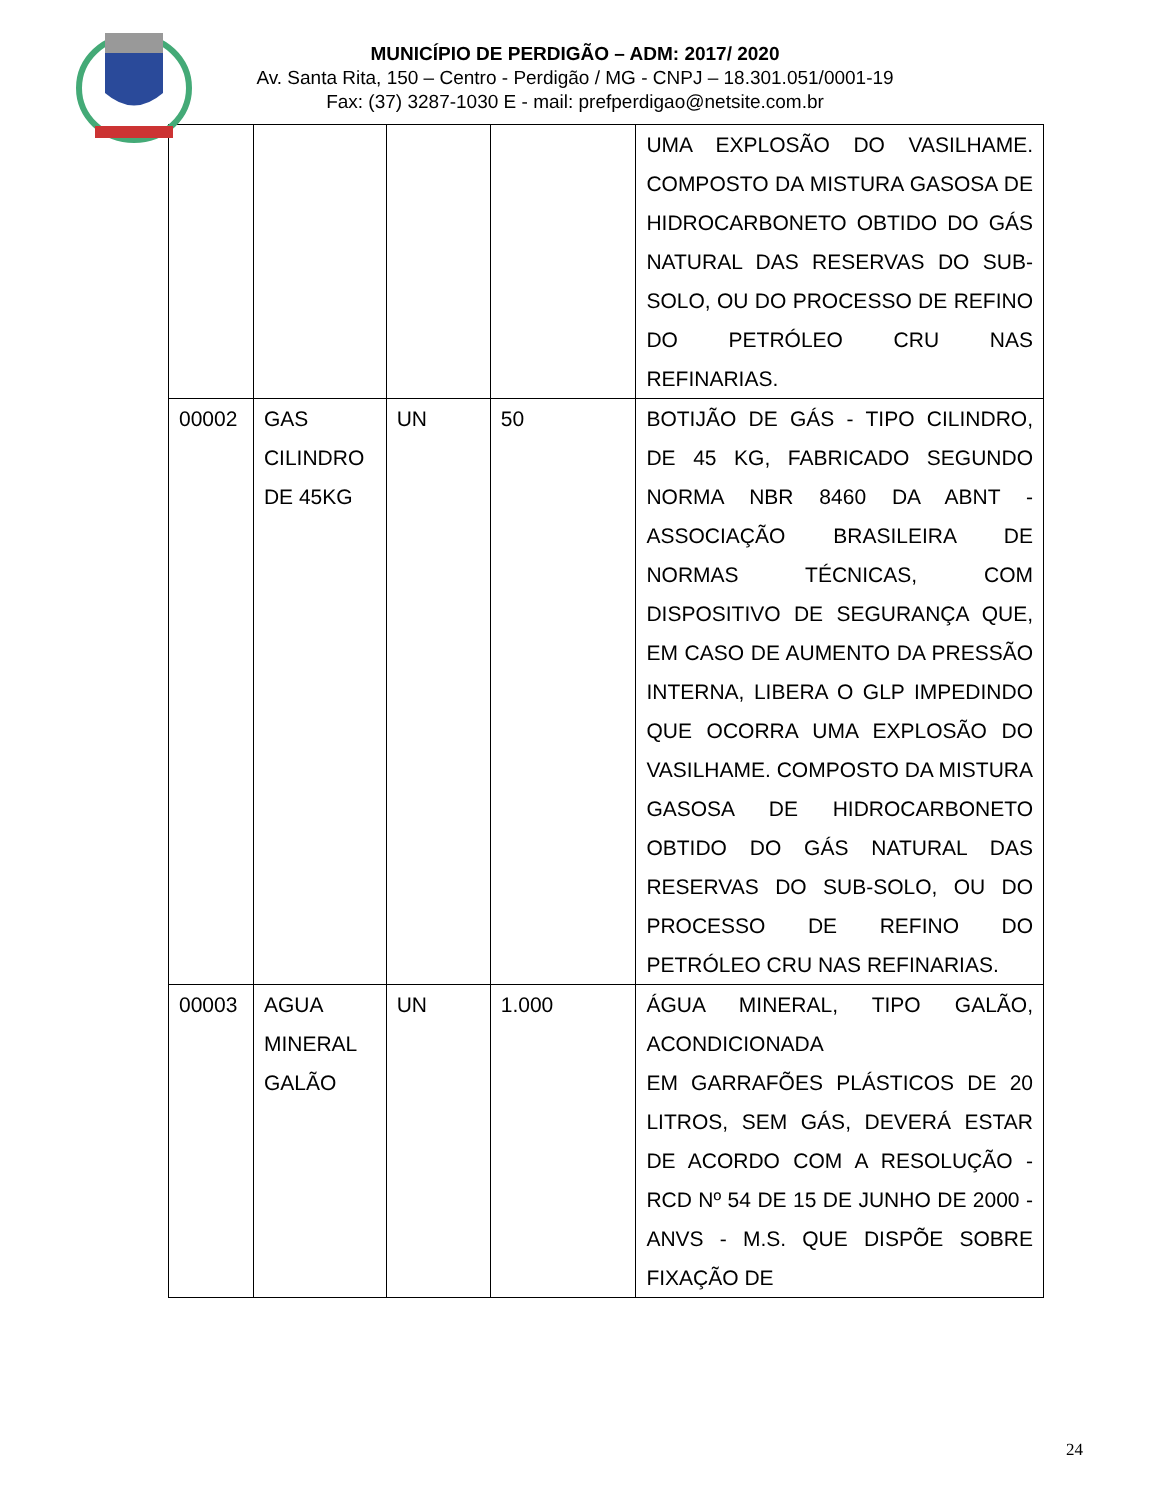MUNICÍPIO DE PERDIGÃO – ADM: 2017/ 2020
Av. Santa Rita, 150 – Centro - Perdigão / MG - CNPJ – 18.301.051/0001-19
Fax: (37) 3287-1030 E - mail: prefperdigao@netsite.com.br
| | | | | UMA EXPLOSÃO DO VASILHAME. COMPOSTO DA MISTURA GASOSA DE HIDROCARBONETO OBTIDO DO GÁS NATURAL DAS RESERVAS DO SUB-SOLO, OU DO PROCESSO DE REFINO DO PETRÓLEO CRU NAS REFINARIAS. |
| 00002 | GAS CILINDRO DE 45KG | UN | 50 | BOTIJÃO DE GÁS - TIPO CILINDRO, DE 45 KG, FABRICADO SEGUNDO NORMA NBR 8460 DA ABNT - ASSOCIAÇÃO BRASILEIRA DE NORMAS TÉCNICAS, COM DISPOSITIVO DE SEGURANÇA QUE, EM CASO DE AUMENTO DA PRESSÃO INTERNA, LIBERA O GLP IMPEDINDO QUE OCORRA UMA EXPLOSÃO DO VASILHAME. COMPOSTO DA MISTURA GASOSA DE HIDROCARBONETO OBTIDO DO GÁS NATURAL DAS RESERVAS DO SUB-SOLO, OU DO PROCESSO DE REFINO DO PETRÓLEO CRU NAS REFINARIAS. |
| 00003 | AGUA MINERAL GALÃO | UN | 1.000 | ÁGUA MINERAL, TIPO GALÃO, ACONDICIONADA EM GARRAFÕES PLÁSTICOS DE 20 LITROS, SEM GÁS, DEVERÁ ESTAR DE ACORDO COM A RESOLUÇÃO - RCD Nº 54 DE 15 DE JUNHO DE 2000 - ANVS - M.S. QUE DISPÕE SOBRE FIXAÇÃO DE |
24